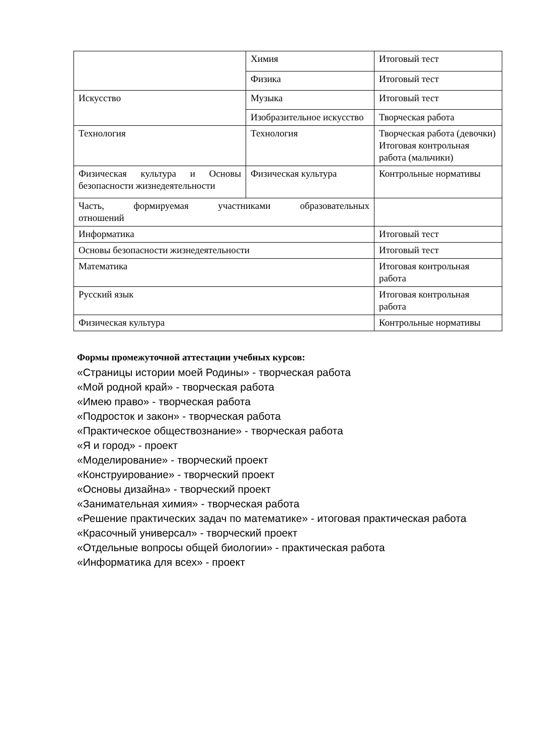| | Химия | Итоговый тест |
| | Физика | Итоговый тест |
| Искусство | Музыка | Итоговый тест |
| | Изобразительное искусство | Творческая работа |
| Технология | Технология | Творческая работа (девочки) Итоговая контрольная работа (мальчики) |
| Физическая культура и Основы безопасности жизнедеятельности | Физическая культура | Контрольные нормативы |
| Часть, формируемая участниками образовательных отношений | | |
| Информатика | | Итоговый тест |
| Основы безопасности жизнедеятельности | | Итоговый тест |
| Математика | | Итоговая контрольная работа |
| Русский язык | | Итоговая контрольная работа |
| Физическая культура | | Контрольные нормативы |
Формы промежуточной аттестации учебных курсов:
«Страницы истории моей Родины» - творческая работа
«Мой родной край» - творческая работа
«Имею право» - творческая работа
«Подросток и закон» - творческая работа
«Практическое обществознание» - творческая работа
«Я и город» - проект
«Моделирование» - творческий проект
«Конструирование» - творческий проект
«Основы дизайна» - творческий проект
«Занимательная химия» - творческая работа
«Решение практических задач по математике» - итоговая практическая работа
«Красочный универсал» - творческий проект
«Отдельные вопросы общей биологии» - практическая работа
«Информатика для всех» - проект